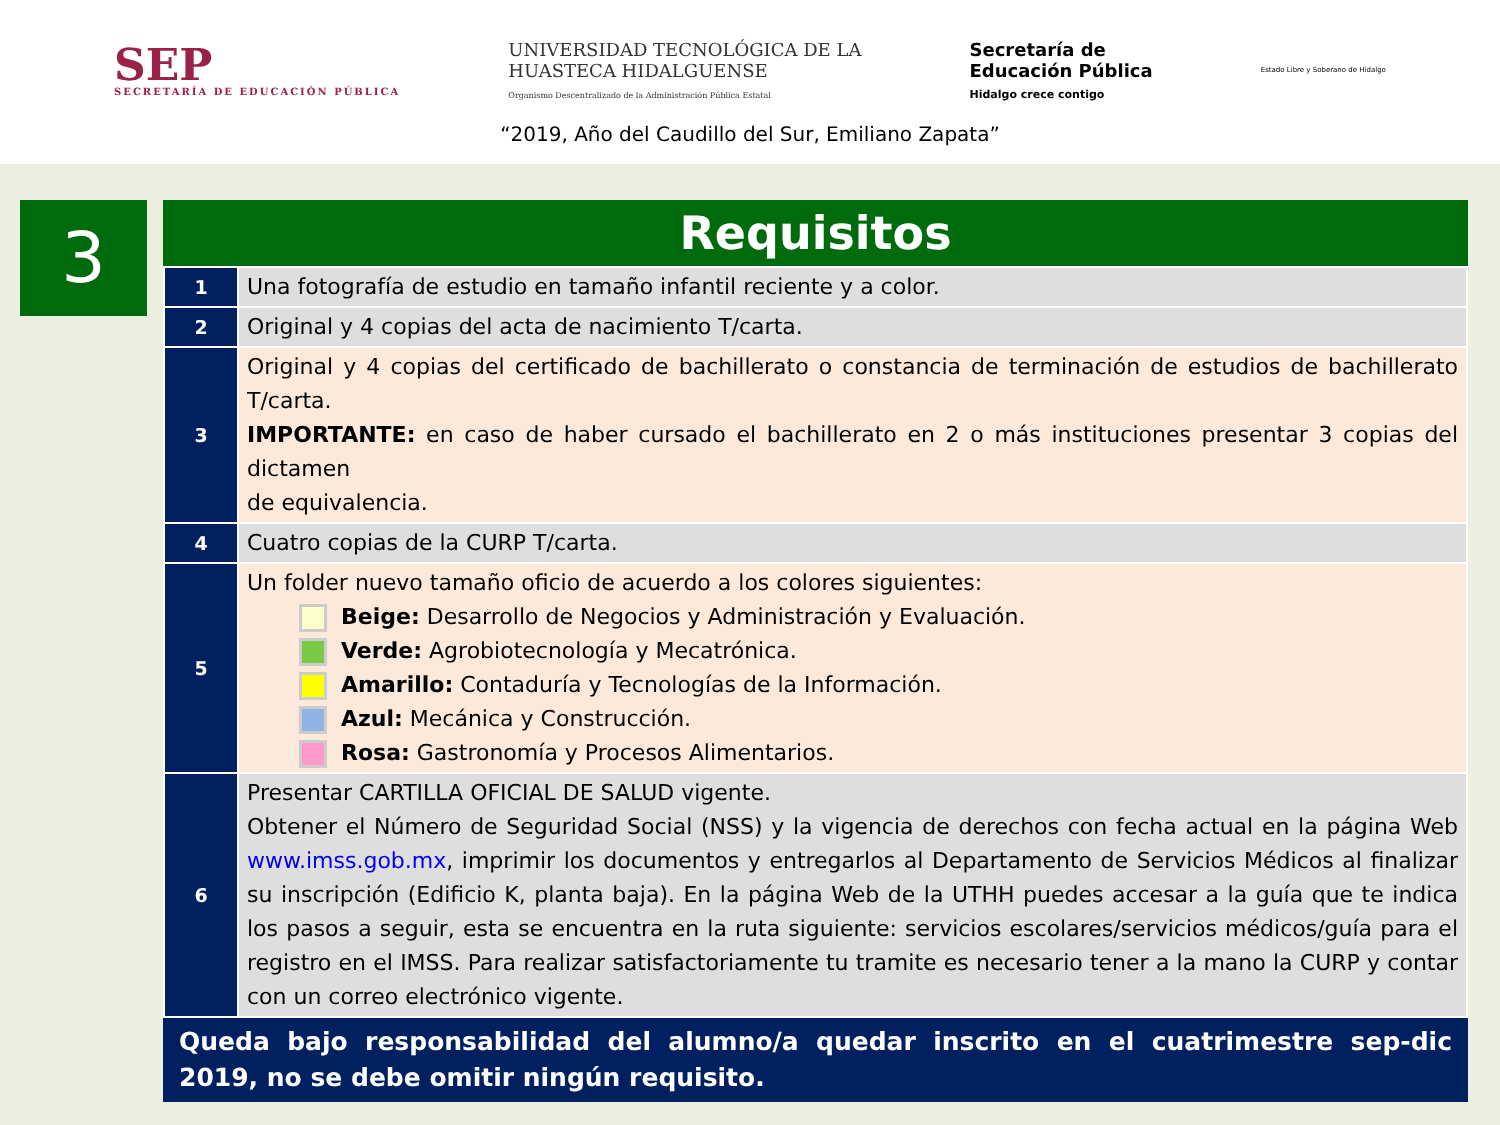SEP
SECRETARÍA DE EDUCACIÓN PÚBLICA
UNIVERSIDAD TECNOLÓGICA DE LA
HUASTECA HIDALGUENSE
Organismo Descentralizado de la Administración Pública Estatal
Secretaría de
Educación Pública
Hidalgo crece contigo
Estado Libre y Soberano de Hidalgo
“2019, Año del Caudillo del Sur, Emiliano Zapata”
3
Requisitos
| 1 | Una fotografía de estudio en tamaño infantil reciente y a color. |
| 2 | Original y 4 copias del acta de nacimiento T/carta. |
| 3 | Original y 4 copias del certificado de bachillerato o constancia de terminación de estudios de bachillerato T/carta. IMPORTANTE: en caso de haber cursado el bachillerato en 2 o más instituciones presentar 3 copias del dictamen de equivalencia. |
| 4 | Cuatro copias de la CURP T/carta. |
| 5 | Un folder nuevo tamaño oficio de acuerdo a los colores siguientes: Beige: Desarrollo de Negocios y Administración y Evaluación. Verde: Agrobiotecnología y Mecatrónica. Amarillo: Contaduría y Tecnologías de la Información. Azul: Mecánica y Construcción. Rosa: Gastronomía y Procesos Alimentarios. |
| 6 | Presentar CARTILLA OFICIAL DE SALUD vigente. Obtener el Número de Seguridad Social (NSS) y la vigencia de derechos con fecha actual en la página Web www.imss.gob.mx , imprimir los documentos y entregarlos al Departamento de Servicios Médicos al finalizar su inscripción (Edificio K, planta baja). En la página Web de la UTHH puedes accesar a la guía que te indica los pasos a seguir, esta se encuentra en la ruta siguiente: servicios escolares/servicios médicos/guía para el registro en el IMSS. Para realizar satisfactoriamente tu tramite es necesario tener a la mano la CURP y contar con un correo electrónico vigente. |
Queda bajo responsabilidad del alumno/a quedar inscrito en el cuatrimestre sep-dic 2019, no se debe omitir ningún requisito.